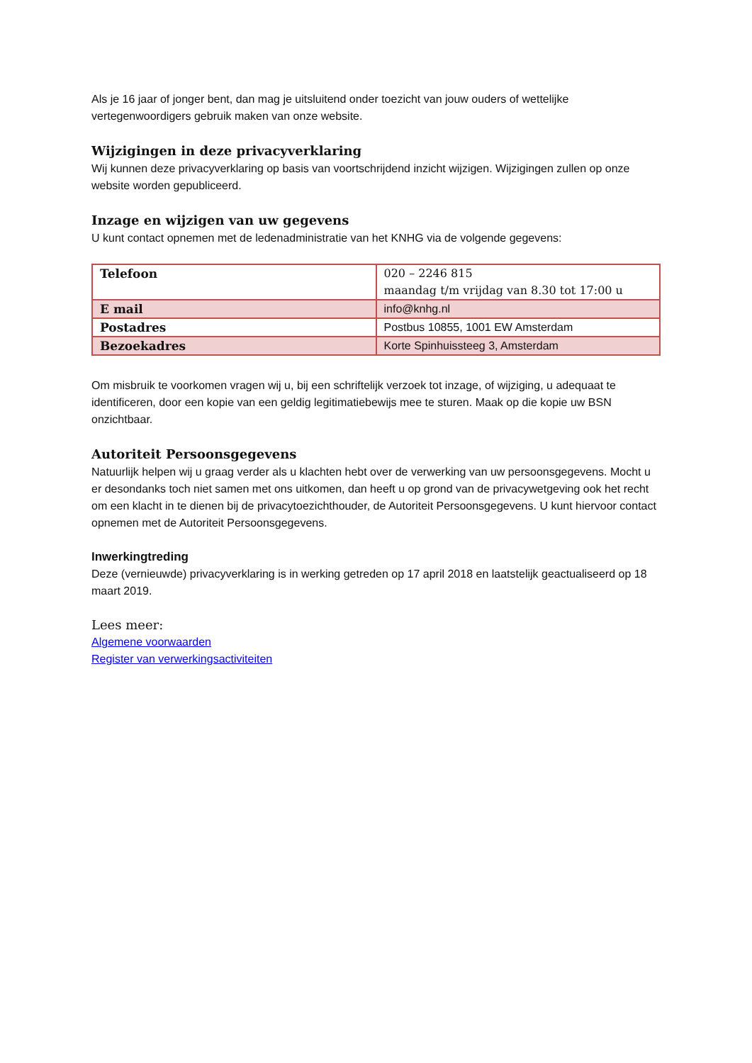Als je 16 jaar of jonger bent, dan mag je uitsluitend onder toezicht van jouw ouders of wettelijke vertegenwoordigers gebruik maken van onze website.
Wijzigingen in deze privacyverklaring
Wij kunnen deze privacyverklaring op basis van voortschrijdend inzicht wijzigen. Wijzigingen zullen op onze website worden gepubliceerd.
Inzage en wijzigen van uw gegevens
U kunt contact opnemen met de ledenadministratie van het KNHG via de volgende gegevens:
| Telefoon | 020 – 2246 815 maandag t/m vrijdag van 8.30 tot 17:00 u |
| E mail | info@knhg.nl |
| Postadres | Postbus 10855, 1001 EW Amsterdam |
| Bezoekadres | Korte Spinhuissteeg 3, Amsterdam |
Om misbruik te voorkomen vragen wij u, bij een schriftelijk verzoek tot inzage, of wijziging, u adequaat te identificeren, door een kopie van een geldig legitimatiebewijs mee te sturen. Maak op die kopie uw BSN onzichtbaar.
Autoriteit Persoonsgegevens
Natuurlijk helpen wij u graag verder als u klachten hebt over de verwerking van uw persoonsgegevens. Mocht u er desondanks toch niet samen met ons uitkomen, dan heeft u op grond van de privacywetgeving ook het recht om een klacht in te dienen bij de privacytoezichthouder, de Autoriteit Persoonsgegevens. U kunt hiervoor contact opnemen met de Autoriteit Persoonsgegevens.
Inwerkingtreding
Deze (vernieuwde) privacyverklaring is in werking getreden op 17 april 2018 en laatstelijk geactualiseerd op 18 maart 2019.
Lees meer:
Algemene voorwaarden
Register van verwerkingsactiviteiten